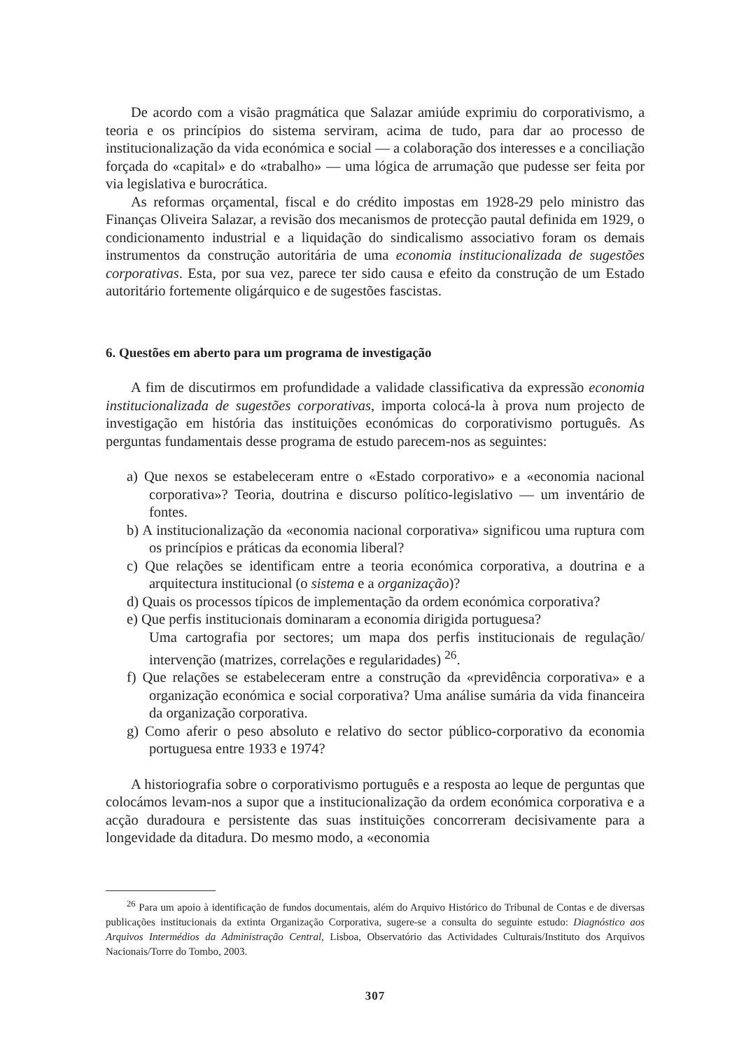De acordo com a visão pragmática que Salazar amiúde exprimiu do corporativismo, a teoria e os princípios do sistema serviram, acima de tudo, para dar ao processo de institucionalização da vida económica e social — a colaboração dos interesses e a conciliação forçada do «capital» e do «trabalho» — uma lógica de arrumação que pudesse ser feita por via legislativa e burocrática.
As reformas orçamental, fiscal e do crédito impostas em 1928-29 pelo ministro das Finanças Oliveira Salazar, a revisão dos mecanismos de protecção pautal definida em 1929, o condicionamento industrial e a liquidação do sindicalismo associativo foram os demais instrumentos da construção autoritária de uma economia institucionalizada de sugestões corporativas. Esta, por sua vez, parece ter sido causa e efeito da construção de um Estado autoritário fortemente oligárquico e de sugestões fascistas.
6. Questões em aberto para um programa de investigação
A fim de discutirmos em profundidade a validade classificativa da expressão economia institucionalizada de sugestões corporativas, importa colocá-la à prova num projecto de investigação em história das instituições económicas do corporativismo português. As perguntas fundamentais desse programa de estudo parecem-nos as seguintes:
a) Que nexos se estabeleceram entre o «Estado corporativo» e a «economia nacional corporativa»? Teoria, doutrina e discurso político-legislativo — um inventário de fontes.
b) A institucionalização da «economia nacional corporativa» significou uma ruptura com os princípios e práticas da economia liberal?
c) Que relações se identificam entre a teoria económica corporativa, a doutrina e a arquitectura institucional (o sistema e a organização)?
d) Quais os processos típicos de implementação da ordem económica corporativa?
e) Que perfis institucionais dominaram a economia dirigida portuguesa?
Uma cartografia por sectores; um mapa dos perfis institucionais de regulação/ intervenção (matrizes, correlações e regularidades) <sup>26</sup>.
f) Que relações se estabeleceram entre a construção da «previdência corporativa» e a organização económica e social corporativa? Uma análise sumária da vida financeira da organização corporativa.
g) Como aferir o peso absoluto e relativo do sector público-corporativo da economia portuguesa entre 1933 e 1974?
A historiografia sobre o corporativismo português e a resposta ao leque de perguntas que colocámos levam-nos a supor que a institucionalização da ordem económica corporativa e a acção duradoura e persistente das suas instituições concorreram decisivamente para a longevidade da ditadura. Do mesmo modo, a «economia
<sup>26</sup> Para um apoio à identificação de fundos documentais, além do Arquivo Histórico do Tribunal de Contas e de diversas publicações institucionais da extinta Organização Corporativa, sugere-se a consulta do seguinte estudo: Diagnóstico aos Arquivos Intermédios da Administração Central, Lisboa, Observatório das Actividades Culturais/Instituto dos Arquivos Nacionais/Torre do Tombo, 2003.
307